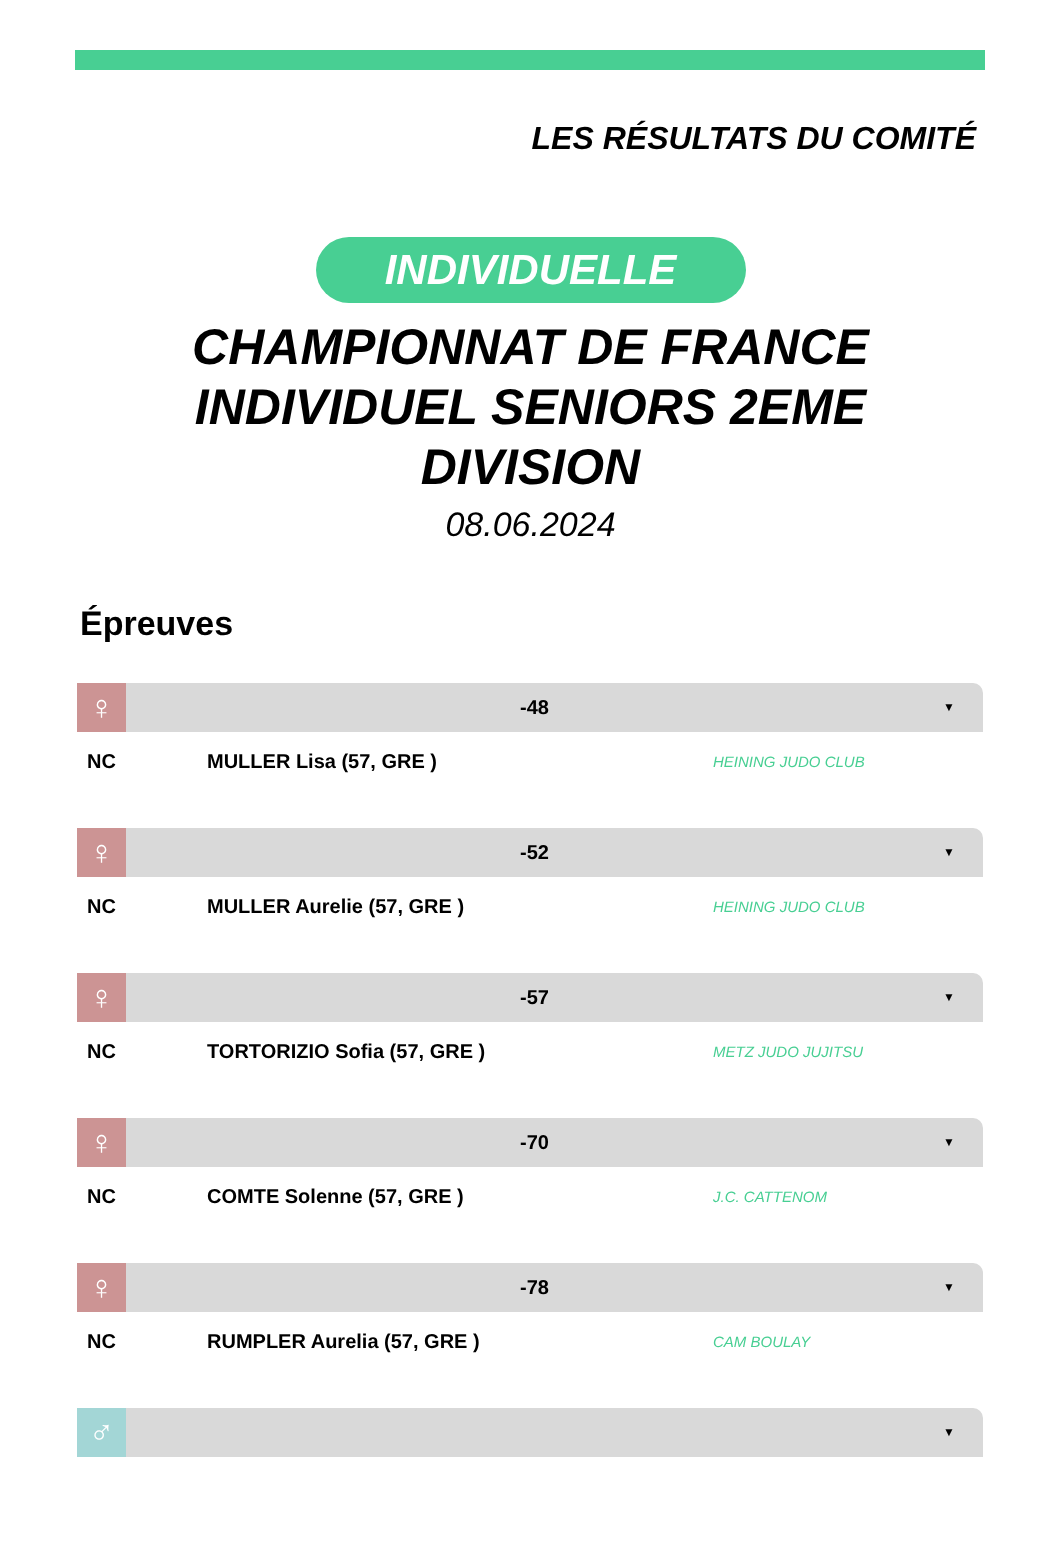LES RÉSULTATS DU COMITÉ
INDIVIDUELLE
CHAMPIONNAT DE FRANCE INDIVIDUEL SENIORS 2EME DIVISION
08.06.2024
Épreuves
♀
-48
▼
NC MULLER Lisa (57, GRE )
HEINING JUDO CLUB
♀
-52
▼
NC MULLER Aurelie (57, GRE )
HEINING JUDO CLUB
♀
-57
▼
NC TORTORIZIO Sofia (57, GRE )
METZ JUDO JUJITSU
♀
-70
▼
NC COMTE Solenne (57, GRE )
J.C. CATTENOM
♀
-78
▼
NC RUMPLER Aurelia (57, GRE )
CAM BOULAY
♂
▼